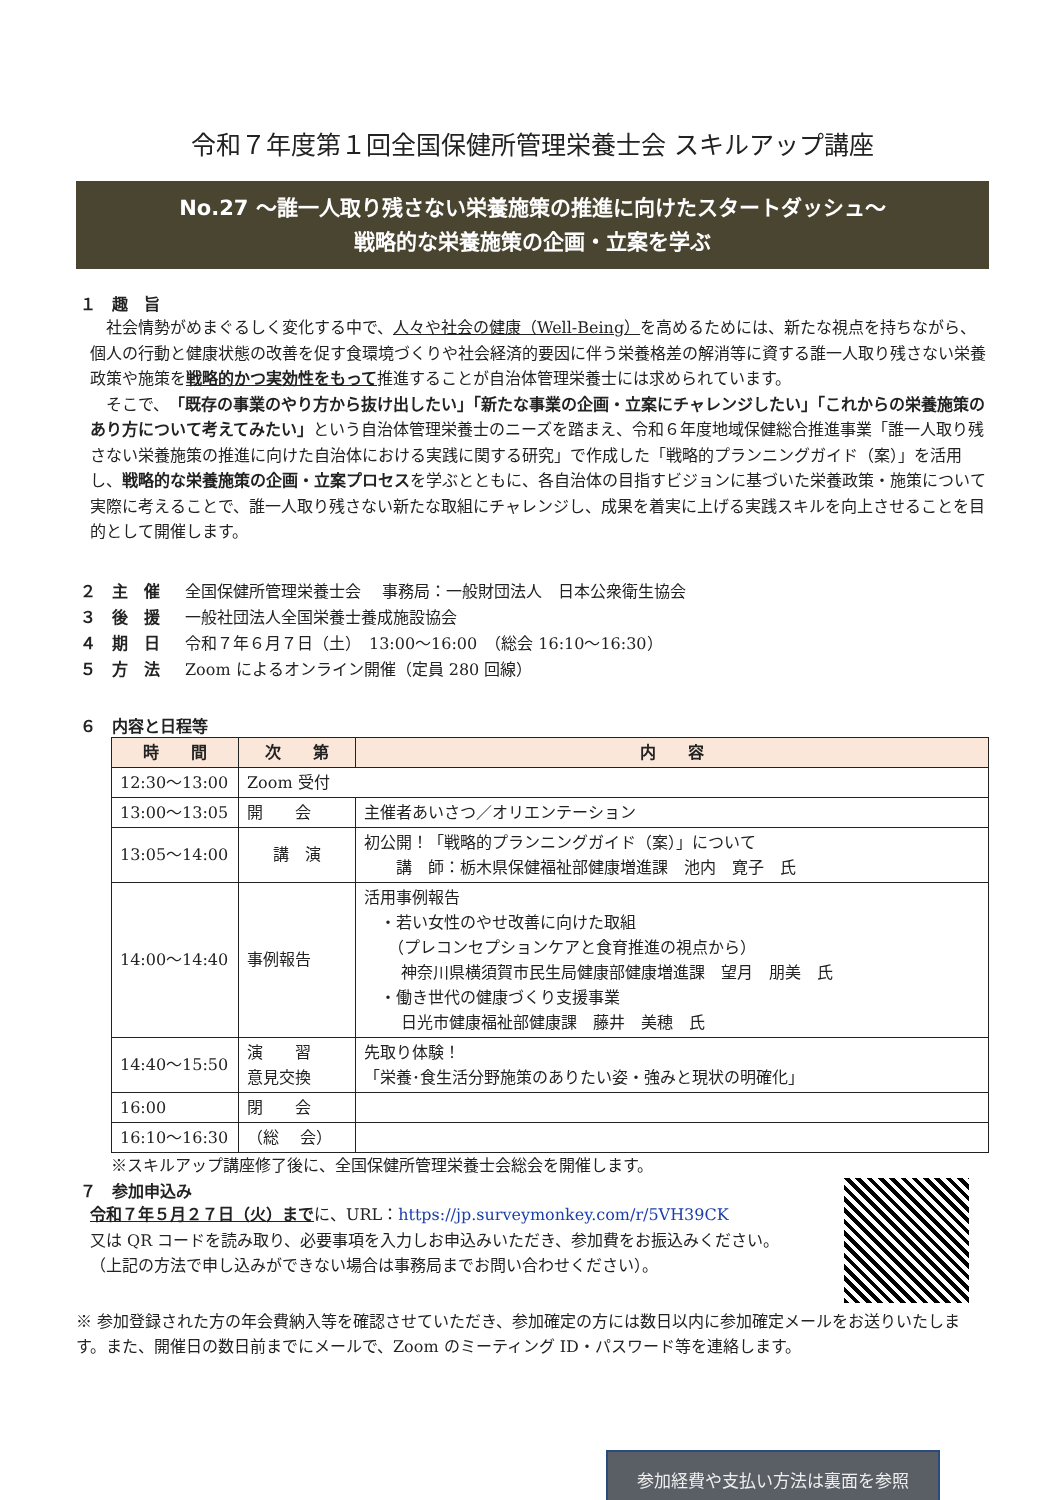令和７年度第１回全国保健所管理栄養士会 スキルアップ講座
No.27 ～誰一人取り残さない栄養施策の推進に向けたスタートダッシュ～
戦略的な栄養施策の企画・立案を学ぶ
１　趣　旨
　社会情勢がめまぐるしく変化する中で、人々や社会の健康（Well-Being）を高めるためには、新たな視点を持ちながら、個人の行動と健康状態の改善を促す食環境づくりや社会経済的要因に伴う栄養格差の解消等に資する誰一人取り残さない栄養政策や施策を戦略的かつ実効性をもって推進することが自治体管理栄養士には求められています。
　そこで、「既存の事業のやり方から抜け出したい」「新たな事業の企画・立案にチャレンジしたい」「これからの栄養施策のあり方について考えてみたい」という自治体管理栄養士のニーズを踏まえ、令和６年度地域保健総合推進事業「誰一人取り残さない栄養施策の推進に向けた自治体における実践に関する研究」で作成した「戦略的プランニングガイド（案）」を活用し、戦略的な栄養施策の企画・立案プロセスを学ぶとともに、各自治体の目指すビジョンに基づいた栄養政策・施策について実際に考えることで、誰一人取り残さない新たな取組にチャレンジし、成果を着実に上げる実践スキルを向上させることを目的として開催します。
２　主　催 全国保健所管理栄養士会　 事務局：一般財団法人　日本公衆衛生協会
３　後　援 一般社団法人全国栄養士養成施設協会
４　期　日 令和７年６月７日（土）　13:00～16:00　（総会 16:10～16:30）
５　方　法 Zoom によるオンライン開催（定員 280 回線）
６　内容と日程等
| 時 間 | 次 第 | 内 容 |
| --- | --- | --- |
| 12:30～13:00 | Zoom 受付 | |
| 13:00～13:05 | 開 会 | 主催者あいさつ／オリエンテーション |
| 13:05～14:00 | 講 演 | 初公開！「戦略的プランニングガイド（案）」について 講 師：栃木県保健福祉部健康増進課 池内 寛子 氏 |
| 14:00～14:40 | 事例報告 | 活用事例報告 ・若い女性のやせ改善に向けた取組 （プレコンセプションケアと食育推進の視点から） 神奈川県横須賀市民生局健康部健康増進課 望月 朋美 氏 ・働き世代の健康づくり支援事業 日光市健康福祉部健康課 藤井 美穂 氏 |
| 14:40～15:50 | 演 習 意見交換 | 先取り体験！ 「栄養･食生活分野施策のありたい姿・強みと現状の明確化」 |
| 16:00 | 閉 会 | |
| 16:10～16:30 | （総 会） | |
※スキルアップ講座修了後に、全国保健所管理栄養士会総会を開催します。
７　参加申込み
令和７年５月２７日（火）までに、URL：https://jp.surveymonkey.com/r/5VH39CK
又は QR コードを読み取り、必要事項を入力しお申込みいただき、参加費をお振込みください。
（上記の方法で申し込みができない場合は事務局までお問い合わせください）。
※ 参加登録された方の年会費納入等を確認させていただき、参加確定の方には数日以内に参加確定メールをお送りいたします。また、開催日の数日前までにメールで、Zoom のミーティング ID・パスワード等を連絡します。
参加経費や支払い方法は裏面を参照